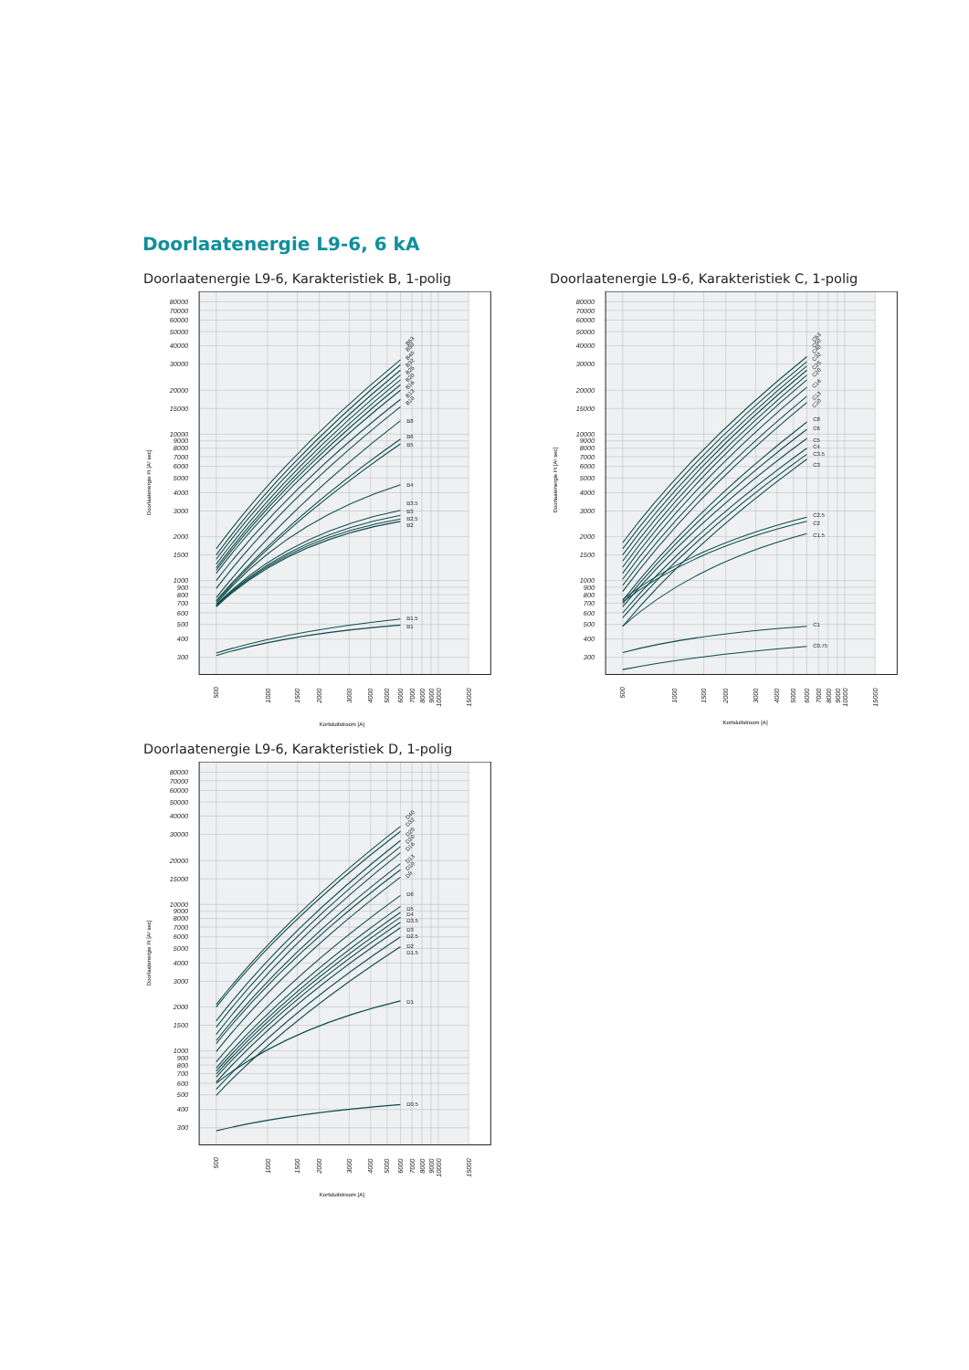Doorlaatenergie L9-6, 6 kA
Doorlaatenergie L9-6, Karakteristiek B, 1-polig
80000
70000
60000
50000
40000
30000
20000
15000
10000
9000
8000
7000
6000
5000
4000
3000
2000
1500
1000
900
800
700
600
500
400
300
500
1000
1500
2000
3000
4000
5000
6000
7000
8000
9000
10000
15000
Kortsluitstroom [A]
Doorlaatenergie I²t [A² sec]
B63
B50
B40
B32
B25
B20
B16
B13
B10
B8
B6
B5
B4
B3.5
B3
B2.5
B2
B1.5
B1
Doorlaatenergie L9-6, Karakteristiek C, 1-polig
80000
70000
60000
50000
40000
30000
20000
15000
10000
9000
8000
7000
6000
5000
4000
3000
2000
1500
1000
900
800
700
600
500
400
300
500
1000
1500
2000
3000
4000
5000
6000
7000
8000
9000
10000
15000
Kortsluitstroom [A]
Doorlaatenergie I²t [A² sec]
C63
C50
C40
C32
C25
C20
C16
C13
C10
C8
C6
C5
C4
C3.5
C3
C2.5
C2
C1.5
C1
C0.75
Doorlaatenergie L9-6, Karakteristiek D, 1-polig
80000
70000
60000
50000
40000
30000
20000
15000
10000
9000
8000
7000
6000
5000
4000
3000
2000
1500
1000
900
800
700
600
500
400
300
500
1000
1500
2000
3000
4000
5000
6000
7000
8000
9000
10000
15000
Kortsluitstroom [A]
Doorlaatenergie I²t [A² sec]
D40
D32
D25
D20
D16
D13
D10
D8
D6
D5
D4
D3.5
D3
D2.5
D2
D1.5
D1
D0.5